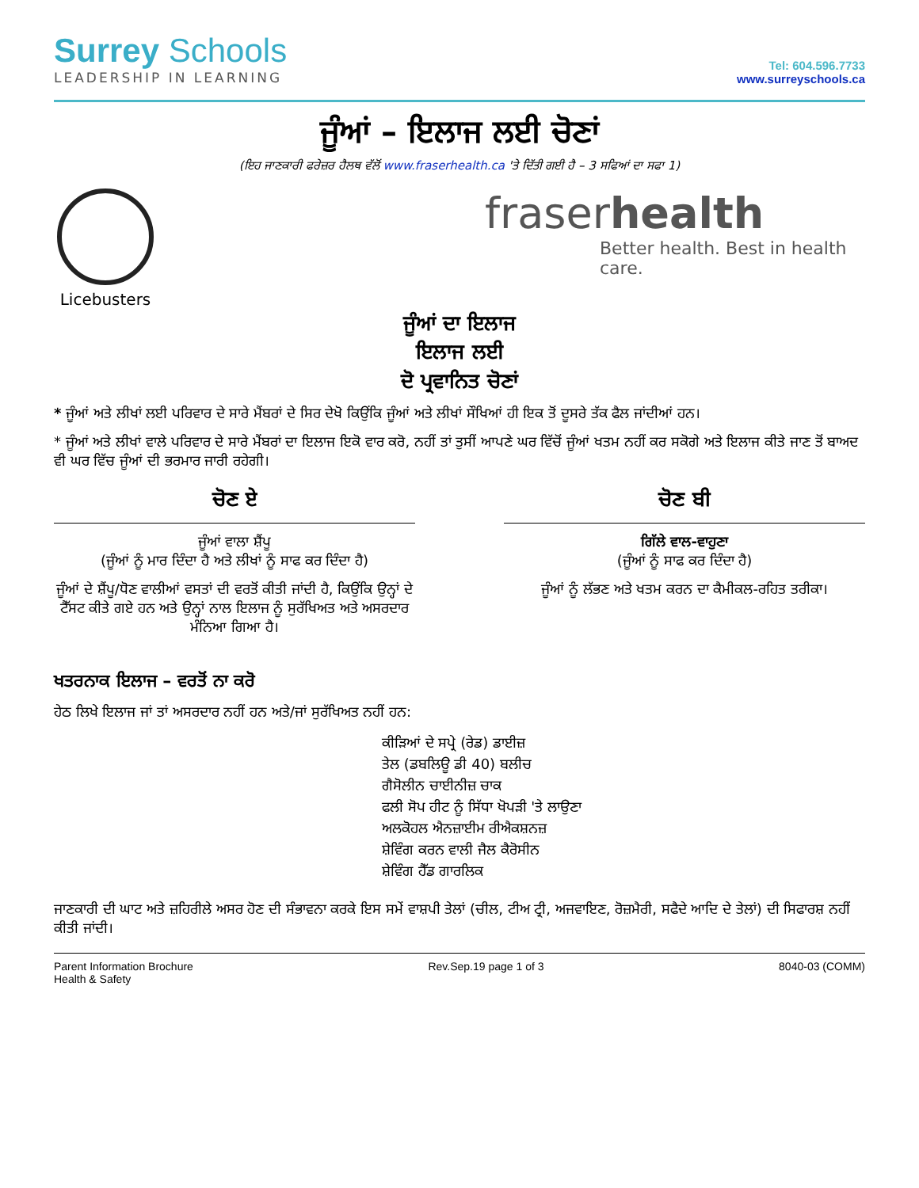Surrey Schools
LEADERSHIP IN LEARNING
Tel: 604.596.7733
www.surreyschools.ca
ਜੂੰਆਂ – ਇਲਾਜ ਲਈ ਚੋਣਾਂ
(ਇਹ ਜਾਣਕਾਰੀ ਫਰੇਜ਼ਰ ਹੈਲਥ ਵੱਲੋਂ www.fraserhealth.ca 'ਤੇ ਦਿੱਤੀ ਗਈ ਹੈ – 3 ਸਫਿਆਂ ਦਾ ਸਫਾ 1)
Licebusters
fraserhealth
Better health. Best in health care.
ਜੂੰਆਂ ਦਾ ਇਲਾਜ
ਇਲਾਜ ਲਈ
ਦੋ ਪ੍ਰਵਾਨਿਤ ਚੋਣਾਂ
* ਜੂੰਆਂ ਅਤੇ ਲੀਖਾਂ ਲਈ ਪਰਿਵਾਰ ਦੇ ਸਾਰੇ ਮੈਂਬਰਾਂ ਦੇ ਸਿਰ ਦੇਖੋ ਕਿਉਂਕਿ ਜੂੰਆਂ ਅਤੇ ਲੀਖਾਂ ਸੌਖਿਆਂ ਹੀ ਇਕ ਤੋਂ ਦੂਸਰੇ ਤੱਕ ਫੈਲ ਜਾਂਦੀਆਂ ਹਨ।
* ਜੂੰਆਂ ਅਤੇ ਲੀਖਾਂ ਵਾਲੇ ਪਰਿਵਾਰ ਦੇ ਸਾਰੇ ਮੈਂਬਰਾਂ ਦਾ ਇਲਾਜ ਇਕੋ ਵਾਰ ਕਰੋ, ਨਹੀਂ ਤਾਂ ਤੁਸੀਂ ਆਪਣੇ ਘਰ ਵਿੱਚੋਂ ਜੂੰਆਂ ਖਤਮ ਨਹੀਂ ਕਰ ਸਕੋਗੇ ਅਤੇ ਇਲਾਜ ਕੀਤੇ ਜਾਣ ਤੋਂ ਬਾਅਦ ਵੀ ਘਰ ਵਿੱਚ ਜੂੰਆਂ ਦੀ ਭਰਮਾਰ ਜਾਰੀ ਰਹੇਗੀ।
ਚੋਣ ਏ
ਜੂੰਆਂ ਵਾਲਾ ਸ਼ੈਂਪੂ
(ਜੂੰਆਂ ਨੂੰ ਮਾਰ ਦਿੰਦਾ ਹੈ ਅਤੇ ਲੀਖਾਂ ਨੂੰ ਸਾਫ ਕਰ ਦਿੰਦਾ ਹੈ)
ਜੂੰਆਂ ਦੇ ਸ਼ੈਂਪੂ/ਧੋਣ ਵਾਲੀਆਂ ਵਸਤਾਂ ਦੀ ਵਰਤੋਂ ਕੀਤੀ ਜਾਂਦੀ ਹੈ, ਕਿਉਂਕਿ ਉਨ੍ਹਾਂ ਦੇ ਟੈੱਸਟ ਕੀਤੇ ਗਏ ਹਨ ਅਤੇ ਉਨ੍ਹਾਂ ਨਾਲ ਇਲਾਜ ਨੂੰ ਸੁਰੱਖਿਅਤ ਅਤੇ ਅਸਰਦਾਰ ਮੰਨਿਆ ਗਿਆ ਹੈ।
ਚੋਣ ਬੀ
ਗਿੱਲੇ ਵਾਲ-ਵਾਹੁਣਾ
(ਜੂੰਆਂ ਨੂੰ ਸਾਫ ਕਰ ਦਿੰਦਾ ਹੈ)
ਜੂੰਆਂ ਨੂੰ ਲੱਭਣ ਅਤੇ ਖਤਮ ਕਰਨ ਦਾ ਕੈਮੀਕਲ-ਰਹਿਤ ਤਰੀਕਾ।
ਖਤਰਨਾਕ ਇਲਾਜ – ਵਰਤੋਂ ਨਾ ਕਰੋ
ਹੇਠ ਲਿਖੇ ਇਲਾਜ ਜਾਂ ਤਾਂ ਅਸਰਦਾਰ ਨਹੀਂ ਹਨ ਅਤੇ/ਜਾਂ ਸੁਰੱਖਿਅਤ ਨਹੀਂ ਹਨ:
ਕੀੜਿਆਂ ਦੇ ਸਪ੍ਰੇ (ਰੇਡ) ਡਾਈਜ਼
ਤੇਲ (ਡਬਲਿਊ ਡੀ 40) ਬਲੀਚ
ਗੈਸੋਲੀਨ ਚਾਈਨੀਜ਼ ਚਾਕ
ਫਲੀ ਸੋਪ ਹੀਟ ਨੂੰ ਸਿੱਧਾ ਖੋਪੜੀ 'ਤੇ ਲਾਉਣਾ
ਅਲਕੋਹਲ ਐਨਜ਼ਾਈਮ ਰੀਐਕਸ਼ਨਜ਼
ਸ਼ੇਵਿੰਗ ਕਰਨ ਵਾਲੀ ਜੈਲ ਕੈਰੋਸੀਨ
ਸ਼ੇਵਿੰਗ ਹੈੱਡ ਗਾਰਲਿਕ
ਜਾਣਕਾਰੀ ਦੀ ਘਾਟ ਅਤੇ ਜ਼ਹਿਰੀਲੇ ਅਸਰ ਹੋਣ ਦੀ ਸੰਭਾਵਨਾ ਕਰਕੇ ਇਸ ਸਮੇਂ ਵਾਸ਼ਪੀ ਤੇਲਾਂ (ਚੀਲ, ਟੀਅ ਟ੍ਰੀ, ਅਜਵਾਇਣ, ਰੋਜ਼ਮੈਰੀ, ਸਫੈਦੇ ਆਦਿ ਦੇ ਤੇਲਾਂ) ਦੀ ਸਿਫਾਰਸ਼ ਨਹੀਂ ਕੀਤੀ ਜਾਂਦੀ।
Parent Information Brochure
Health & Safety
Rev.Sep.19 page 1 of 3 8040-03 (COMM)